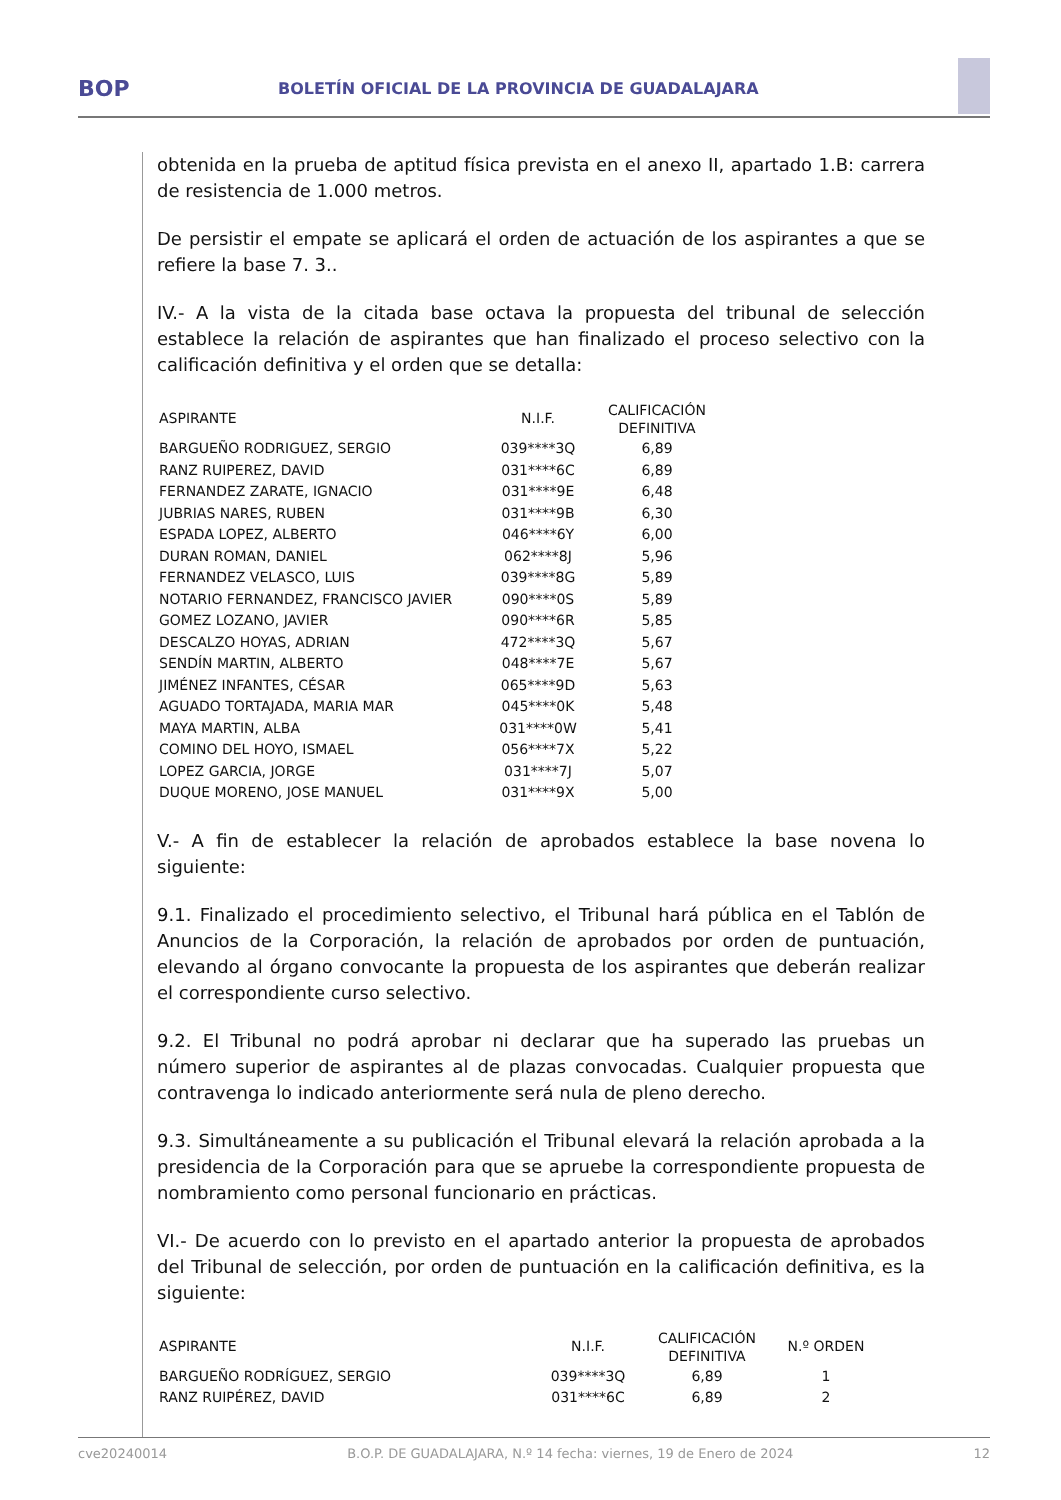BOP
BOLETÍN OFICIAL DE LA PROVINCIA DE GUADALAJARA
obtenida en la prueba de aptitud física prevista en el anexo II, apartado 1.B: carrera de resistencia de 1.000 metros.
De persistir el empate se aplicará el orden de actuación de los aspirantes a que se refiere la base 7. 3..
IV.- A la vista de la citada base octava la propuesta del tribunal de selección establece la relación de aspirantes que han finalizado el proceso selectivo con la calificación definitiva y el orden que se detalla:
| ASPIRANTE | N.I.F. | CALIFICACIÓN DEFINITIVA |
| --- | --- | --- |
| BARGUEÑO RODRIGUEZ, SERGIO | 039****3Q | 6,89 |
| RANZ RUIPEREZ, DAVID | 031****6C | 6,89 |
| FERNANDEZ ZARATE, IGNACIO | 031****9E | 6,48 |
| JUBRIAS NARES, RUBEN | 031****9B | 6,30 |
| ESPADA LOPEZ, ALBERTO | 046****6Y | 6,00 |
| DURAN ROMAN, DANIEL | 062****8J | 5,96 |
| FERNANDEZ VELASCO, LUIS | 039****8G | 5,89 |
| NOTARIO FERNANDEZ, FRANCISCO JAVIER | 090****0S | 5,89 |
| GOMEZ LOZANO, JAVIER | 090****6R | 5,85 |
| DESCALZO HOYAS, ADRIAN | 472****3Q | 5,67 |
| SENDÍN MARTIN, ALBERTO | 048****7E | 5,67 |
| JIMÉNEZ INFANTES, CÉSAR | 065****9D | 5,63 |
| AGUADO TORTAJADA, MARIA MAR | 045****0K | 5,48 |
| MAYA MARTIN, ALBA | 031****0W | 5,41 |
| COMINO DEL HOYO, ISMAEL | 056****7X | 5,22 |
| LOPEZ GARCIA, JORGE | 031****7J | 5,07 |
| DUQUE MORENO, JOSE MANUEL | 031****9X | 5,00 |
V.- A fin de establecer la relación de aprobados establece la base novena lo siguiente:
9.1. Finalizado el procedimiento selectivo, el Tribunal hará pública en el Tablón de Anuncios de la Corporación, la relación de aprobados por orden de puntuación, elevando al órgano convocante la propuesta de los aspirantes que deberán realizar el correspondiente curso selectivo.
9.2. El Tribunal no podrá aprobar ni declarar que ha superado las pruebas un número superior de aspirantes al de plazas convocadas. Cualquier propuesta que contravenga lo indicado anteriormente será nula de pleno derecho.
9.3. Simultáneamente a su publicación el Tribunal elevará la relación aprobada a la presidencia de la Corporación para que se apruebe la correspondiente propuesta de nombramiento como personal funcionario en prácticas.
VI.- De acuerdo con lo previsto en el apartado anterior la propuesta de aprobados del Tribunal de selección, por orden de puntuación en la calificación definitiva, es la siguiente:
| ASPIRANTE | N.I.F. | CALIFICACIÓN DEFINITIVA | N.º ORDEN |
| --- | --- | --- | --- |
| BARGUEÑO RODRÍGUEZ, SERGIO | 039****3Q | 6,89 | 1 |
| RANZ RUIPÉREZ, DAVID | 031****6C | 6,89 | 2 |
cve20240014 B.O.P. DE GUADALAJARA, N.º 14 fecha: viernes, 19 de Enero de 2024 12